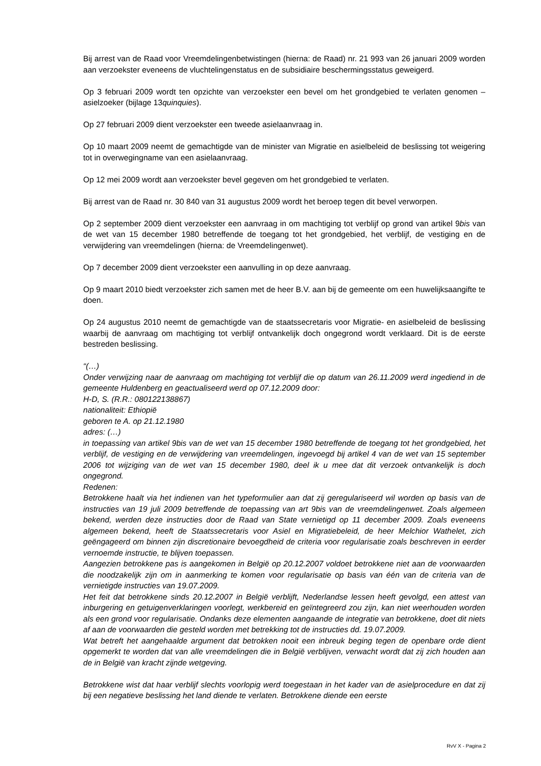Bij arrest van de Raad voor Vreemdelingenbetwistingen (hierna: de Raad) nr. 21 993 van 26 januari 2009 worden aan verzoekster eveneens de vluchtelingenstatus en de subsidiaire beschermingsstatus geweigerd.
Op 3 februari 2009 wordt ten opzichte van verzoekster een bevel om het grondgebied te verlaten genomen – asielzoeker (bijlage 13quinquies).
Op 27 februari 2009 dient verzoekster een tweede asielaanvraag in.
Op 10 maart 2009 neemt de gemachtigde van de minister van Migratie en asielbeleid de beslissing tot weigering tot in overwegingname van een asielaanvraag.
Op 12 mei 2009 wordt aan verzoekster bevel gegeven om het grondgebied te verlaten.
Bij arrest van de Raad nr. 30 840 van 31 augustus 2009 wordt het beroep tegen dit bevel verworpen.
Op 2 september 2009 dient verzoekster een aanvraag in om machtiging tot verblijf op grond van artikel 9bis van de wet van 15 december 1980 betreffende de toegang tot het grondgebied, het verblijf, de vestiging en de verwijdering van vreemdelingen (hierna: de Vreemdelingenwet).
Op 7 december 2009 dient verzoekster een aanvulling in op deze aanvraag.
Op 9 maart 2010 biedt verzoekster zich samen met de heer B.V. aan bij de gemeente om een huwelijksaangifte te doen.
Op 24 augustus 2010 neemt de gemachtigde van de staatssecretaris voor Migratie- en asielbeleid de beslissing waarbij de aanvraag om machtiging tot verblijf ontvankelijk doch ongegrond wordt verklaard. Dit is de eerste bestreden beslissing.
“(…)
Onder verwijzing naar de aanvraag om machtiging tot verblijf die op datum van 26.11.2009 werd ingediend in de gemeente Huldenberg en geactualiseerd werd op 07.12.2009 door:
H-D, S. (R.R.: 080122138867)
nationaliteit: Ethiopië
geboren te A. op 21.12.1980
adres: (…)
in toepassing van artikel 9bis van de wet van 15 december 1980 betreffende de toegang tot het grondgebied, het verblijf, de vestiging en de verwijdering van vreemdelingen, ingevoegd bij artikel 4 van de wet van 15 september 2006 tot wijziging van de wet van 15 december 1980, deel ik u mee dat dit verzoek ontvankelijk is doch ongegrond.
Redenen:
Betrokkene haalt via het indienen van het typeformulier aan dat zij geregulariseerd wil worden op basis van de instructies van 19 juli 2009 betreffende de toepassing van art 9bis van de vreemdelingenwet. Zoals algemeen bekend, werden deze instructies door de Raad van State vernietigd op 11 december 2009. Zoals eveneens algemeen bekend, heeft de Staatssecretaris voor Asiel en Migratiebeleid, de heer Melchior Wathelet, zich geëngageerd om binnen zijn discretionaire bevoegdheid de criteria voor regularisatie zoals beschreven in eerder vernoemde instructie, te blijven toepassen.
Aangezien betrokkene pas is aangekomen in België op 20.12.2007 voldoet betrokkene niet aan de voorwaarden die noodzakelijk zijn om in aanmerking te komen voor regularisatie op basis van één van de criteria van de vernietigde instructies van 19.07.2009.
Het feit dat betrokkene sinds 20.12.2007 in België verblijft, Nederlandse lessen heeft gevolgd, een attest van inburgering en getuigenverklaringen voorlegt, werkbereid en geïntegreerd zou zijn, kan niet weerhouden worden als een grond voor regularisatie. Ondanks deze elementen aangaande de integratie van betrokkene, doet dit niets af aan de voorwaarden die gesteld worden met betrekking tot de instructies dd. 19.07.2009.
Wat betreft het aangehaalde argument dat betrokken nooit een inbreuk beging tegen de openbare orde dient opgemerkt te worden dat van alle vreemdelingen die in België verblijven, verwacht wordt dat zij zich houden aan de in België van kracht zijnde wetgeving.
Betrokkene wist dat haar verblijf slechts voorlopig werd toegestaan in het kader van de asielprocedure en dat zij bij een negatieve beslissing het land diende te verlaten. Betrokkene diende een eerste
RvV X - Pagina 2